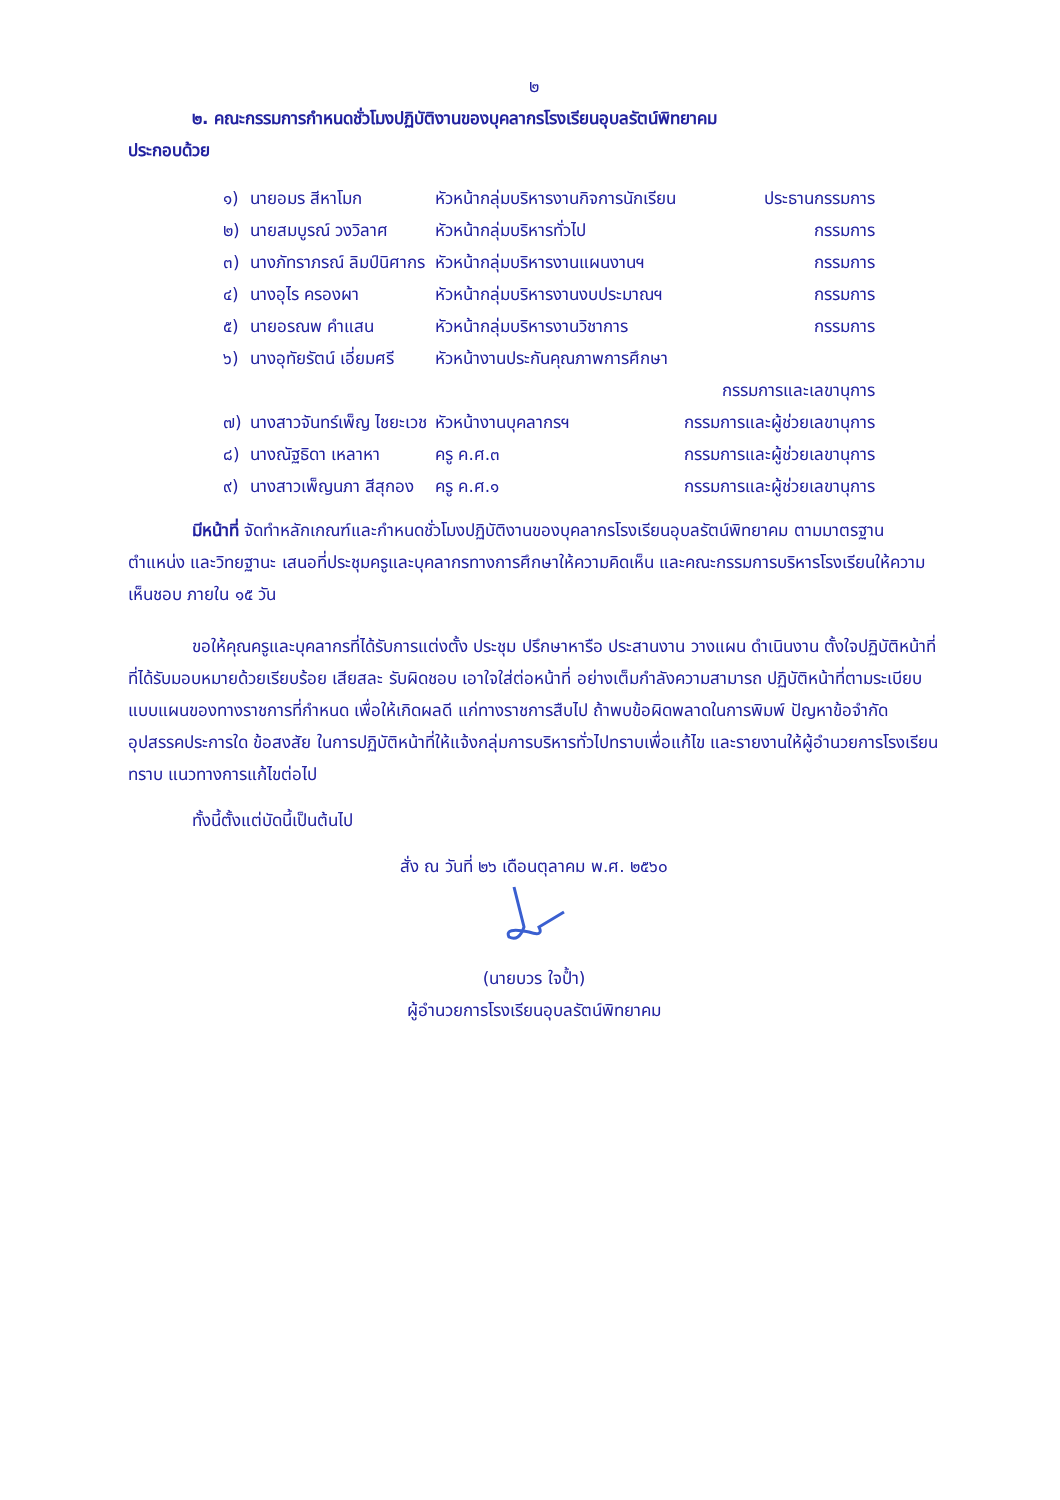๒
๒. คณะกรรมการกำหนดชั่วโมงปฏิบัติงานของบุคลากรโรงเรียนอุบลรัตน์พิทยาคม
ประกอบด้วย
| ๑) | นายอมร สีหาโมก | หัวหน้ากลุ่มบริหารงานกิจการนักเรียน | ประธานกรรมการ |
| ๒) | นายสมบูรณ์ วงวิลาศ | หัวหน้ากลุ่มบริหารทั่วไป | กรรมการ |
| ๓) | นางภัทราภรณ์ ลิมป์นิศากร | หัวหน้ากลุ่มบริหารงานแผนงานฯ | กรรมการ |
| ๔) | นางอุไร ครองผา | หัวหน้ากลุ่มบริหารงานงบประมาณฯ | กรรมการ |
| ๕) | นายอรณพ คำแสน | หัวหน้ากลุ่มบริหารงานวิชาการ | กรรมการ |
| ๖) | นางอุทัยรัตน์ เอี่ยมศรี | หัวหน้างานประกันคุณภาพการศึกษา | |
| | | | กรรมการและเลขานุการ |
| ๗) | นางสาวจันทร์เพ็ญ ไชยะเวช | หัวหน้างานบุคลากรฯ | กรรมการและผู้ช่วยเลขานุการ |
| ๘) | นางณัฐธิดา เหลาหา | ครู ค.ศ.๓ | กรรมการและผู้ช่วยเลขานุการ |
| ๙) | นางสาวเพ็ญนภา สีสุกอง | ครู ค.ศ.๑ | กรรมการและผู้ช่วยเลขานุการ |
มีหน้าที่ จัดทำหลักเกณฑ์และกำหนดชั่วโมงปฏิบัติงานของบุคลากรโรงเรียนอุบลรัตน์พิทยาคม ตามมาตรฐานตำแหน่ง และวิทยฐานะ เสนอที่ประชุมครูและบุคลากรทางการศึกษาให้ความคิดเห็น และคณะกรรมการบริหารโรงเรียนให้ความเห็นชอบ ภายใน ๑๕ วัน
ขอให้คุณครูและบุคลากรที่ได้รับการแต่งตั้ง ประชุม ปรึกษาหารือ ประสานงาน วางแผน ดำเนินงาน ตั้งใจปฏิบัติหน้าที่ที่ได้รับมอบหมายด้วยเรียบร้อย เสียสละ รับผิดชอบ เอาใจใส่ต่อหน้าที่ อย่างเต็มกำลังความสามารถ ปฏิบัติหน้าที่ตามระเบียบแบบแผนของทางราชการที่กำหนด เพื่อให้เกิดผลดี แก่ทางราชการสืบไป ถ้าพบข้อผิดพลาดในการพิมพ์ ปัญหาข้อจำกัดอุปสรรคประการใด ข้อสงสัย ในการปฏิบัติหน้าที่ให้แจ้งกลุ่มการบริหารทั่วไปทราบเพื่อแก้ไข และรายงานให้ผู้อำนวยการโรงเรียนทราบ แนวทางการแก้ไขต่อไป
ทั้งนี้ตั้งแต่บัดนี้เป็นต้นไป
สั่ง ณ วันที่ ๒๖ เดือนตุลาคม พ.ศ. ๒๕๖๐
(นายบวร ใจป้ำ)
ผู้อำนวยการโรงเรียนอุบลรัตน์พิทยาคม